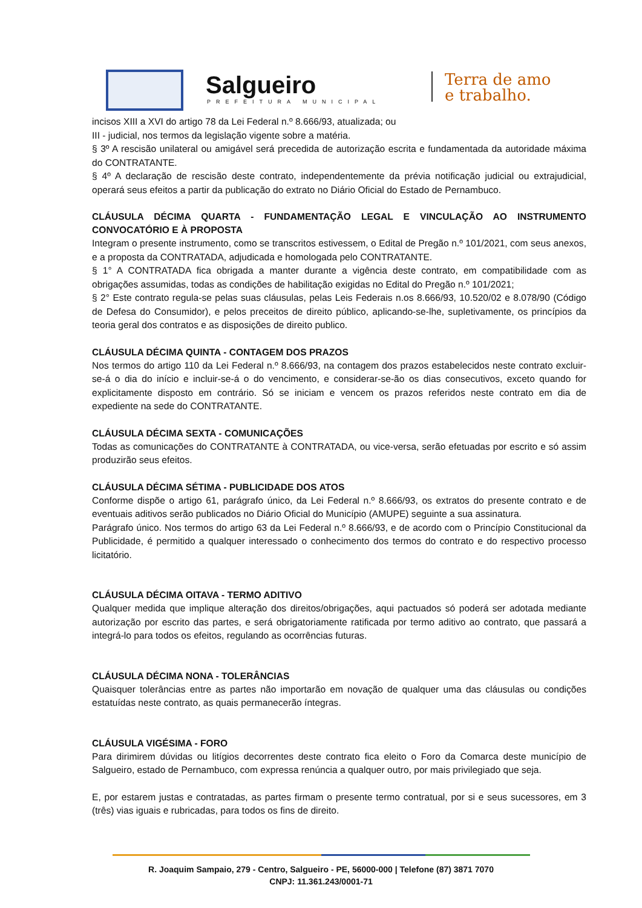Salgueiro
PREFEITURA MUNICIPAL
Terra de amo
e trabalho.
incisos XIII a XVI do artigo 78 da Lei Federal n.º 8.666/93, atualizada; ou
III - judicial, nos termos da legislação vigente sobre a matéria.
§ 3º A rescisão unilateral ou amigável será precedida de autorização escrita e fundamentada da autoridade máxima do CONTRATANTE.
§ 4º A declaração de rescisão deste contrato, independentemente da prévia notificação judicial ou extrajudicial, operará seus efeitos a partir da publicação do extrato no Diário Oficial do Estado de Pernambuco.
CLÁUSULA DÉCIMA QUARTA - FUNDAMENTAÇÃO LEGAL E VINCULAÇÃO AO INSTRUMENTO CONVOCATÓRIO E À PROPOSTA
Integram o presente instrumento, como se transcritos estivessem, o Edital de Pregão n.º 101/2021, com seus anexos, e a proposta da CONTRATADA, adjudicada e homologada pelo CONTRATANTE.
§ 1° A CONTRATADA fica obrigada a manter durante a vigência deste contrato, em compatibilidade com as obrigações assumidas, todas as condições de habilitação exigidas no Edital do Pregão n.º 101/2021;
§ 2° Este contrato regula-se pelas suas cláusulas, pelas Leis Federais n.os 8.666/93, 10.520/02 e 8.078/90 (Código de Defesa do Consumidor), e pelos preceitos de direito público, aplicando-se-lhe, supletivamente, os princípios da teoria geral dos contratos e as disposições de direito publico.
CLÁUSULA DÉCIMA QUINTA - CONTAGEM DOS PRAZOS
Nos termos do artigo 110 da Lei Federal n.º 8.666/93, na contagem dos prazos estabelecidos neste contrato excluir-se-á o dia do início e incluir-se-á o do vencimento, e considerar-se-ão os dias consecutivos, exceto quando for explicitamente disposto em contrário. Só se iniciam e vencem os prazos referidos neste contrato em dia de expediente na sede do CONTRATANTE.
CLÁUSULA DÉCIMA SEXTA - COMUNICAÇÕES
Todas as comunicações do CONTRATANTE à CONTRATADA, ou vice-versa, serão efetuadas por escrito e só assim produzirão seus efeitos.
CLÁUSULA DÉCIMA SÉTIMA - PUBLICIDADE DOS ATOS
Conforme dispõe o artigo 61, parágrafo único, da Lei Federal n.º 8.666/93, os extratos do presente contrato e de eventuais aditivos serão publicados no Diário Oficial do Município (AMUPE) seguinte a sua assinatura.
Parágrafo único. Nos termos do artigo 63 da Lei Federal n.º 8.666/93, e de acordo com o Princípio Constitucional da Publicidade, é permitido a qualquer interessado o conhecimento dos termos do contrato e do respectivo processo licitatório.
CLÁUSULA DÉCIMA OITAVA - TERMO ADITIVO
Qualquer medida que implique alteração dos direitos/obrigações, aqui pactuados só poderá ser adotada mediante autorização por escrito das partes, e será obrigatoriamente ratificada por termo aditivo ao contrato, que passará a integrá-lo para todos os efeitos, regulando as ocorrências futuras.
CLÁUSULA DÉCIMA NONA - TOLERÂNCIAS
Quaisquer tolerâncias entre as partes não importarão em novação de qualquer uma das cláusulas ou condições estatuídas neste contrato, as quais permanecerão íntegras.
CLÁUSULA VIGÉSIMA - FORO
Para dirimirem dúvidas ou litígios decorrentes deste contrato fica eleito o Foro da Comarca deste município de Salgueiro, estado de Pernambuco, com expressa renúncia a qualquer outro, por mais privilegiado que seja.
E, por estarem justas e contratadas, as partes firmam o presente termo contratual, por si e seus sucessores, em 3 (três) vias iguais e rubricadas, para todos os fins de direito.
R. Joaquim Sampaio, 279 - Centro, Salgueiro - PE, 56000-000 | Telefone (87) 3871 7070
CNPJ: 11.361.243/0001-71